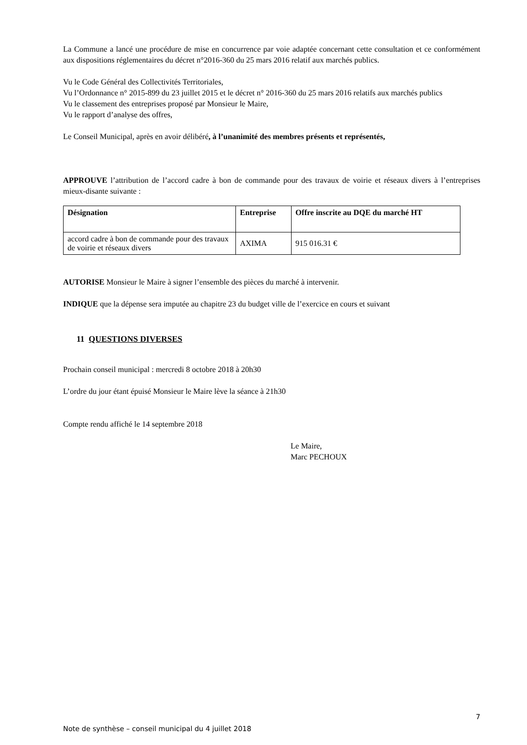La Commune a lancé une procédure de mise en concurrence par voie adaptée concernant cette consultation et ce conformément aux dispositions réglementaires du décret n°2016-360 du 25 mars 2016 relatif aux marchés publics.
Vu le Code Général des Collectivités Territoriales,
Vu l’Ordonnance n° 2015-899 du 23 juillet 2015 et le décret n° 2016-360 du 25 mars 2016 relatifs aux marchés publics
Vu le classement des entreprises proposé par Monsieur le Maire,
Vu le rapport d’analyse des offres,
Le Conseil Municipal, après en avoir délibéré, à l’unanimité des membres présents et représentés,
APPROUVE l’attribution de l’accord cadre à bon de commande pour des travaux de voirie et réseaux divers à l’entreprises mieux-disante suivante :
| Désignation | Entreprise | Offre inscrite au DQE du marché HT |
| --- | --- | --- |
| accord cadre à bon de commande pour des travaux de voirie et réseaux divers | AXIMA | 915 016.31 € |
AUTORISE Monsieur le Maire à signer l’ensemble des pièces du marché à intervenir.
INDIQUE que la dépense sera imputée au chapitre 23 du budget ville de l’exercice en cours et suivant
11 QUESTIONS DIVERSES
Prochain conseil municipal : mercredi 8 octobre 2018 à 20h30
L’ordre du jour étant épuisé Monsieur le Maire lève la séance à 21h30
Compte rendu affiché le 14 septembre 2018
Le Maire,
Marc PECHOUX
7
Note de synthèse – conseil municipal du 4 juillet 2018